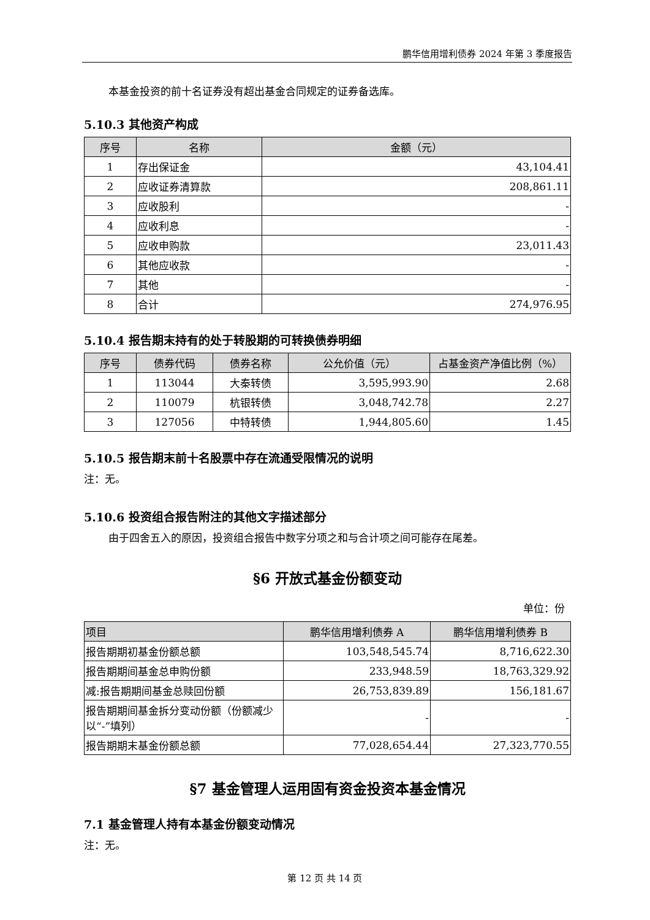鹏华信用增利债券 2024 年第 3 季度报告
本基金投资的前十名证券没有超出基金合同规定的证券备选库。
5.10.3 其他资产构成
| 序号 | 名称 | 金额（元） |
| --- | --- | --- |
| 1 | 存出保证金 | 43,104.41 |
| 2 | 应收证券清算款 | 208,861.11 |
| 3 | 应收股利 | - |
| 4 | 应收利息 | - |
| 5 | 应收申购款 | 23,011.43 |
| 6 | 其他应收款 | - |
| 7 | 其他 | - |
| 8 | 合计 | 274,976.95 |
5.10.4 报告期末持有的处于转股期的可转换债券明细
| 序号 | 债券代码 | 债券名称 | 公允价值（元） | 占基金资产净值比例（%） |
| --- | --- | --- | --- | --- |
| 1 | 113044 | 大秦转债 | 3,595,993.90 | 2.68 |
| 2 | 110079 | 杭银转债 | 3,048,742.78 | 2.27 |
| 3 | 127056 | 中特转债 | 1,944,805.60 | 1.45 |
5.10.5 报告期末前十名股票中存在流通受限情况的说明
注：无。
5.10.6 投资组合报告附注的其他文字描述部分
由于四舍五入的原因，投资组合报告中数字分项之和与合计项之间可能存在尾差。
§6 开放式基金份额变动
单位：份
| 项目 | 鹏华信用增利债券 A | 鹏华信用增利债券 B |
| --- | --- | --- |
| 报告期期初基金份额总额 | 103,548,545.74 | 8,716,622.30 |
| 报告期期间基金总申购份额 | 233,948.59 | 18,763,329.92 |
| 减:报告期期间基金总赎回份额 | 26,753,839.89 | 156,181.67 |
| 报告期期间基金拆分变动份额（份额减少以“-”填列） | - | - |
| 报告期期末基金份额总额 | 77,028,654.44 | 27,323,770.55 |
§7 基金管理人运用固有资金投资本基金情况
7.1 基金管理人持有本基金份额变动情况
注：无。
第 12 页 共 14 页